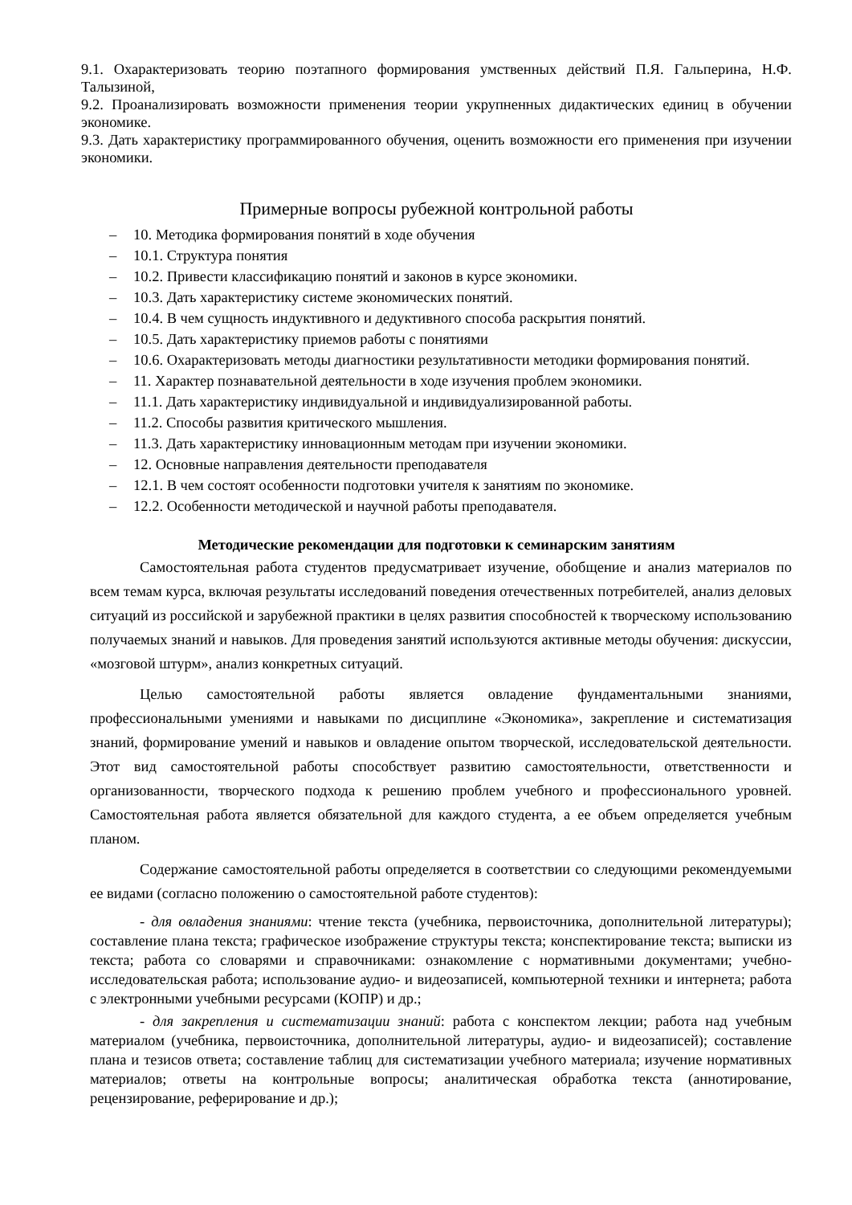9.1. Охарактеризовать теорию поэтапного формирования умственных действий П.Я. Гальперина, Н.Ф. Талызиной,
9.2. Проанализировать возможности применения теории укрупненных дидактических единиц в обучении экономике.
9.3. Дать характеристику программированного обучения, оценить возможности его применения при изучении экономики.
Примерные вопросы рубежной контрольной работы
– 10. Методика формирования понятий в ходе обучения
– 10.1. Структура понятия
– 10.2. Привести классификацию понятий и законов в курсе экономики.
– 10.3. Дать характеристику системе экономических понятий.
– 10.4. В чем сущность индуктивного и дедуктивного способа раскрытия понятий.
– 10.5. Дать характеристику приемов работы с понятиями
– 10.6. Охарактеризовать методы диагностики результативности методики формирования понятий.
– 11. Характер познавательной деятельности в ходе изучения проблем экономики.
– 11.1. Дать характеристику индивидуальной и индивидуализированной работы.
– 11.2. Способы развития критического мышления.
– 11.3. Дать характеристику инновационным методам при изучении экономики.
– 12. Основные направления деятельности преподавателя
– 12.1. В чем состоят особенности подготовки учителя к занятиям по экономике.
– 12.2. Особенности методической и научной работы преподавателя.
Методические рекомендации для подготовки к семинарским занятиям
Самостоятельная работа студентов предусматривает изучение, обобщение и анализ материалов по всем темам курса, включая результаты исследований поведения отечественных потребителей, анализ деловых ситуаций из российской и зарубежной практики в целях развития способностей к творческому использованию получаемых знаний и навыков. Для проведения занятий используются активные методы обучения: дискуссии, «мозговой штурм», анализ конкретных ситуаций.
Целью самостоятельной работы является овладение фундаментальными знаниями, профессиональными умениями и навыками по дисциплине «Экономика», закрепление и систематизация знаний, формирование умений и навыков и овладение опытом творческой, исследовательской деятельности. Этот вид самостоятельной работы способствует развитию самостоятельности, ответственности и организованности, творческого подхода к решению проблем учебного и профессионального уровней. Самостоятельная работа является обязательной для каждого студента, а ее объем определяется учебным планом.
Содержание самостоятельной работы определяется в соответствии со следующими рекомендуемыми ее видами (согласно положению о самостоятельной работе студентов):
- для овладения знаниями: чтение текста (учебника, первоисточника, дополнительной литературы); составление плана текста; графическое изображение структуры текста; конспектирование текста; выписки из текста; работа со словарями и справочниками: ознакомление с нормативными документами; учебно-исследовательская работа; использование аудио- и видеозаписей, компьютерной техники и интернета; работа с электронными учебными ресурсами (КОПР) и др.;
- для закрепления и систематизации знаний: работа с конспектом лекции; работа над учебным материалом (учебника, первоисточника, дополнительной литературы, аудио- и видеозаписей); составление плана и тезисов ответа; составление таблиц для систематизации учебного материала; изучение нормативных материалов; ответы на контрольные вопросы; аналитическая обработка текста (аннотирование, рецензирование, реферирование и др.);